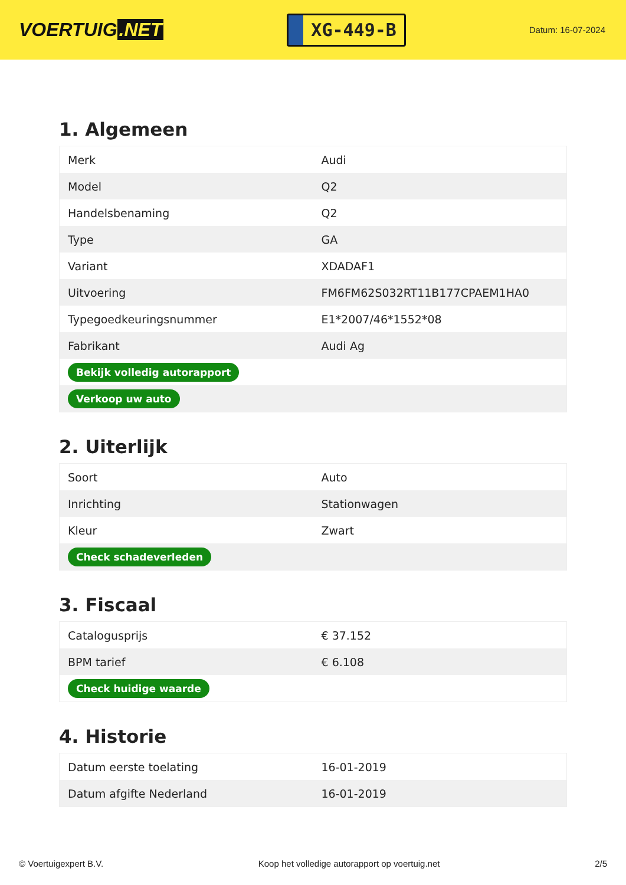VOERTUIG.NET
XG-449-B
Datum: 16-07-2024
1. Algemeen
| Merk | Audi |
| Model | Q2 |
| Handelsbenaming | Q2 |
| Type | GA |
| Variant | XDADAF1 |
| Uitvoering | FM6FM62S032RT11B177CPAEM1HA0 |
| Typegoedkeuringsnummer | E1*2007/46*1552*08 |
| Fabrikant | Audi Ag |
| Bekijk volledig autorapport | |
| Verkoop uw auto | |
2. Uiterlijk
| Soort | Auto |
| Inrichting | Stationwagen |
| Kleur | Zwart |
| Check schadeverleden | |
3. Fiscaal
| Catalogusprijs | € 37.152 |
| BPM tarief | € 6.108 |
| Check huidige waarde | |
4. Historie
| Datum eerste toelating | 16-01-2019 |
| Datum afgifte Nederland | 16-01-2019 |
© Voertuigexpert B.V. Koop het volledige autorapport op voertuig.net 2/5